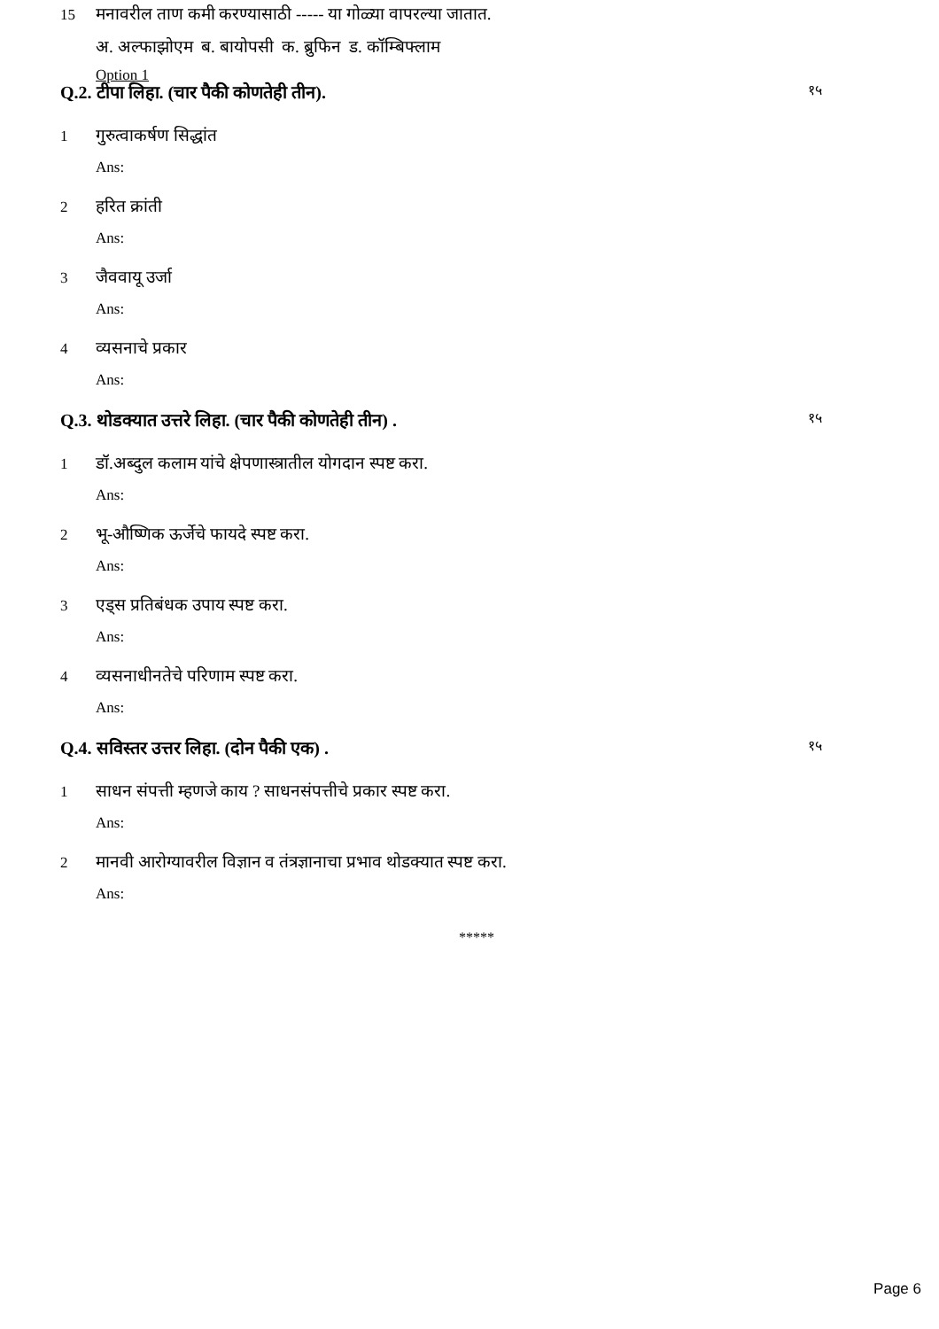15 मनावरील ताण कमी करण्यासाठी ----- या गोळ्या वापरल्या जातात.
अ. अल्फाझोएम ब. बायोपसी क. ब्रुफिन ड. कॉम्बिफ्लाम
Option 1
Q.2. टीपा लिहा. (चार पैकी कोणतेही तीन). १५
1 गुरुत्वाकर्षण सिद्धांत
Ans:
2 हरित क्रांती
Ans:
3 जैववायू उर्जा
Ans:
4 व्यसनाचे प्रकार
Ans:
Q.3. थोडक्यात उत्तरे लिहा. (चार पैकी कोणतेही तीन) . १५
1 डॉ.अब्दुल कलाम यांचे क्षेपणास्त्रातील योगदान स्पष्ट करा.
Ans:
2 भू-औष्णिक ऊर्जेचे फायदे स्पष्ट करा.
Ans:
3 एड्स प्रतिबंधक उपाय स्पष्ट करा.
Ans:
4 व्यसनाधीनतेचे परिणाम स्पष्ट करा.
Ans:
Q.4. सविस्तर उत्तर लिहा. (दोन पैकी एक) . १५
1 साधन संपत्ती म्हणजे काय ? साधनसंपत्तीचे प्रकार स्पष्ट करा.
Ans:
2 मानवी आरोग्यावरील विज्ञान व तंत्रज्ञानाचा प्रभाव थोडक्यात स्पष्ट करा.
Ans:
*****
Page 6